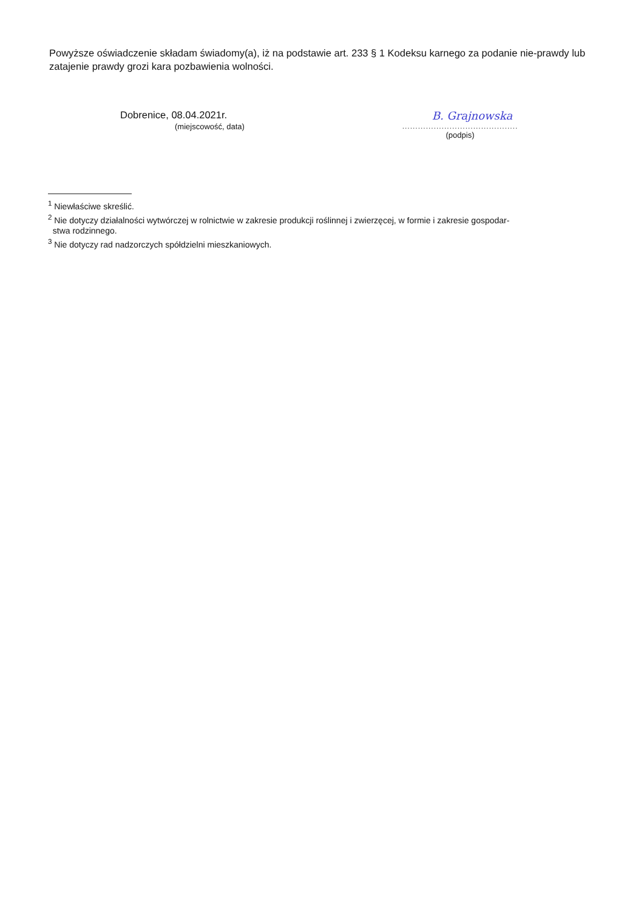Powyższe oświadczenie składam świadomy(a), iż na podstawie art. 233 § 1 Kodeksu karnego za podanie nie-prawdy lub zatajenie prawdy grozi kara pozbawienia wolności.
Dobrenice, 08.04.2021r.
(miejscowość, data)
B. Grajnowska
............................................
(podpis)
<sup>1</sup> Niewłaściwe skreślić.
<sup>2</sup> Nie dotyczy działalności wytwórczej w rolnictwie w zakresie produkcji roślinnej i zwierzęcej, w formie i zakresie gospodar-
stwa rodzinnego.
<sup>3</sup> Nie dotyczy rad nadzorczych spółdzielni mieszkaniowych.